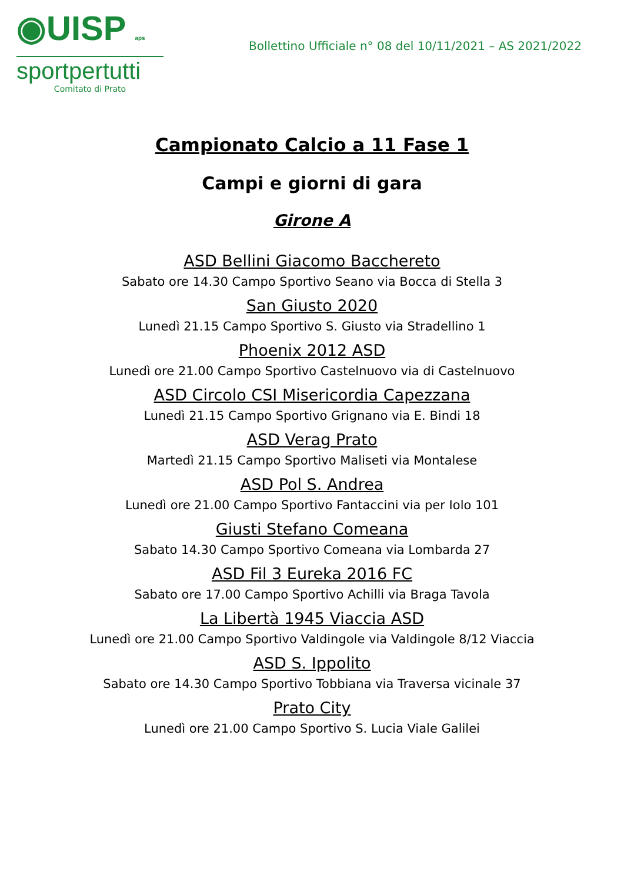◉UISP aps
sportpertutti
Comitato di Prato
Bollettino Ufficiale n° 08 del 10/11/2021 – AS 2021/2022
Campionato Calcio a 11 Fase 1
Campi e giorni di gara
Girone A
ASD Bellini Giacomo Bacchereto
Sabato ore 14.30 Campo Sportivo Seano via Bocca di Stella 3
San Giusto 2020
Lunedì 21.15 Campo Sportivo S. Giusto via Stradellino 1
Phoenix 2012 ASD
Lunedì ore 21.00 Campo Sportivo Castelnuovo via di Castelnuovo
ASD Circolo CSI Misericordia Capezzana
Lunedì 21.15 Campo Sportivo Grignano via E. Bindi 18
ASD Verag Prato
Martedì 21.15 Campo Sportivo Maliseti via Montalese
ASD Pol S. Andrea
Lunedì ore 21.00 Campo Sportivo Fantaccini via per Iolo 101
Giusti Stefano Comeana
Sabato 14.30 Campo Sportivo Comeana via Lombarda 27
ASD Fil 3 Eureka 2016 FC
Sabato ore 17.00 Campo Sportivo Achilli via Braga Tavola
La Libertà 1945 Viaccia ASD
Lunedì ore 21.00 Campo Sportivo Valdingole via Valdingole 8/12 Viaccia
ASD S. Ippolito
Sabato ore 14.30 Campo Sportivo Tobbiana via Traversa vicinale 37
Prato City
Lunedì ore 21.00 Campo Sportivo S. Lucia Viale Galilei